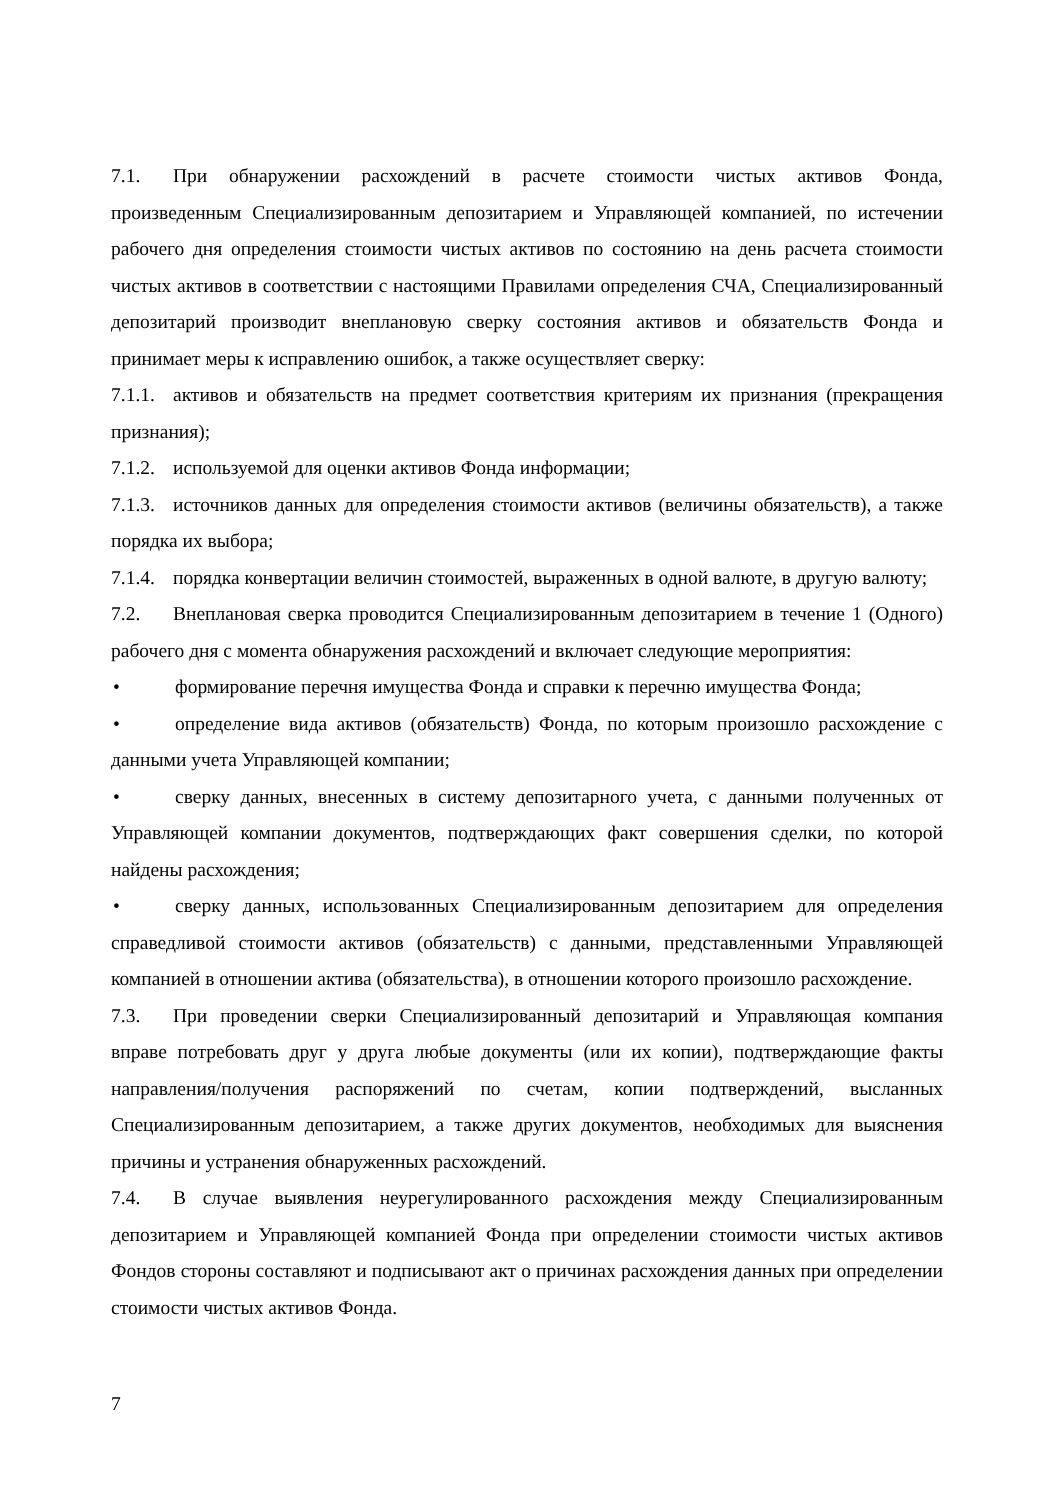7.1. При обнаружении расхождений в расчете стоимости чистых активов Фонда, произведенным Специализированным депозитарием и Управляющей компанией, по истечении рабочего дня определения стоимости чистых активов по состоянию на день расчета стоимости чистых активов в соответствии с настоящими Правилами определения СЧА, Специализированный депозитарий производит внеплановую сверку состояния активов и обязательств Фонда и принимает меры к исправлению ошибок, а также осуществляет сверку:
7.1.1. активов и обязательств на предмет соответствия критериям их признания (прекращения признания);
7.1.2. используемой для оценки активов Фонда информации;
7.1.3. источников данных для определения стоимости активов (величины обязательств), а также порядка их выбора;
7.1.4. порядка конвертации величин стоимостей, выраженных в одной валюте, в другую валюту;
7.2. Внеплановая сверка проводится Специализированным депозитарием в течение 1 (Одного) рабочего дня с момента обнаружения расхождений и включает следующие мероприятия:
• формирование перечня имущества Фонда и справки к перечню имущества Фонда;
• определение вида активов (обязательств) Фонда, по которым произошло расхождение с данными учета Управляющей компании;
• сверку данных, внесенных в систему депозитарного учета, с данными полученных от Управляющей компании документов, подтверждающих факт совершения сделки, по которой найдены расхождения;
• сверку данных, использованных Специализированным депозитарием для определения справедливой стоимости активов (обязательств) с данными, представленными Управляющей компанией в отношении актива (обязательства), в отношении которого произошло расхождение.
7.3. При проведении сверки Специализированный депозитарий и Управляющая компания вправе потребовать друг у друга любые документы (или их копии), подтверждающие факты направления/получения распоряжений по счетам, копии подтверждений, высланных Специализированным депозитарием, а также других документов, необходимых для выяснения причины и устранения обнаруженных расхождений.
7.4. В случае выявления неурегулированного расхождения между Специализированным депозитарием и Управляющей компанией Фонда при определении стоимости чистых активов Фондов стороны составляют и подписывают акт о причинах расхождения данных при определении стоимости чистых активов Фонда.
7